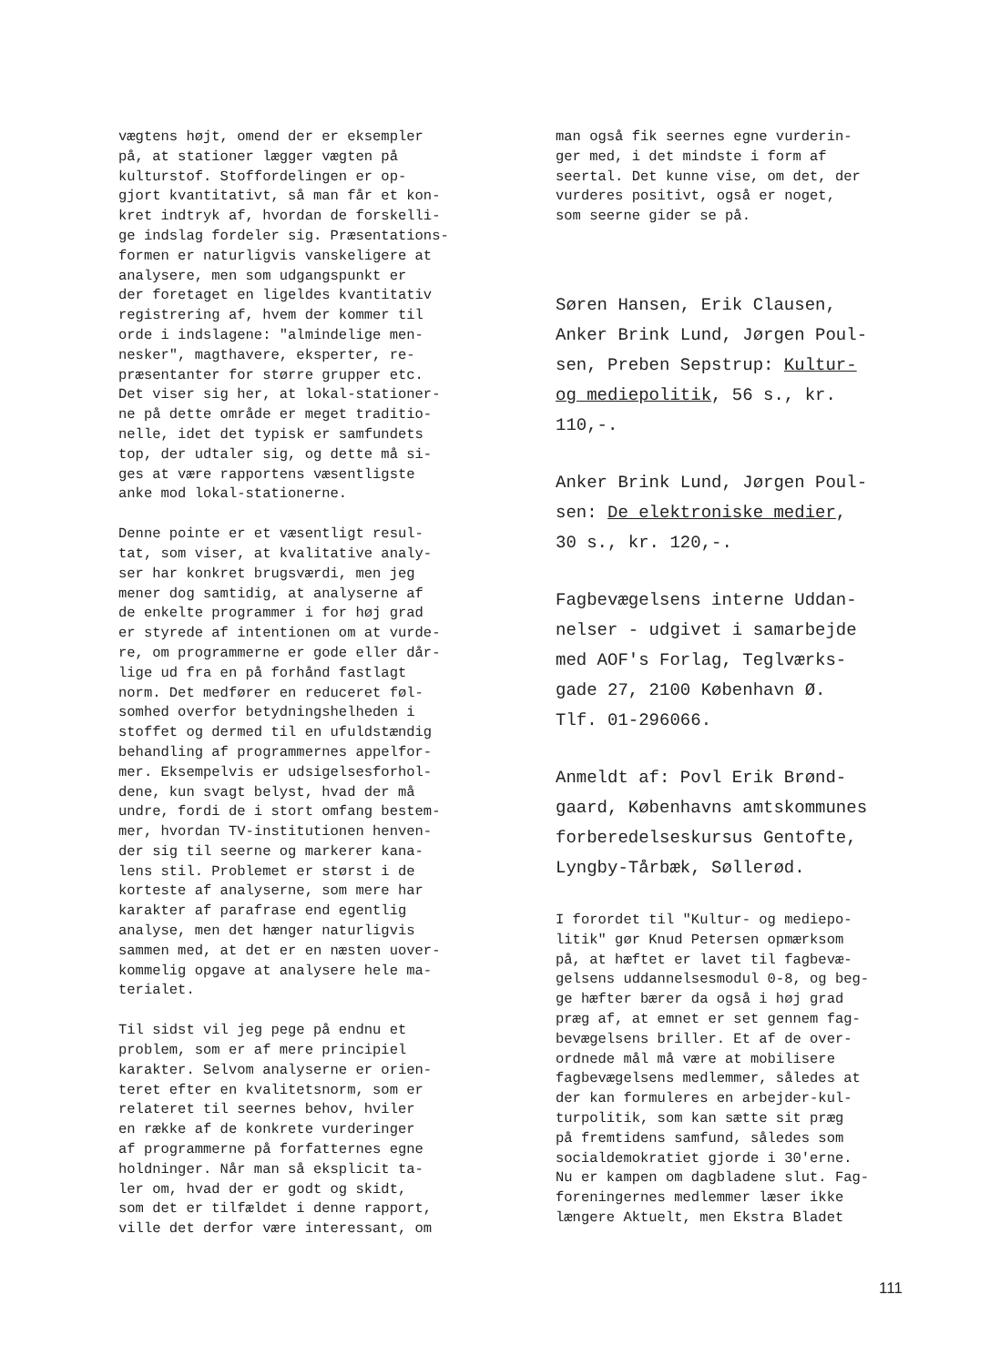vægtens højt, omend der er eksempler
på, at stationer lægger vægten på
kulturstof. Stoffordelingen er op-
gjort kvantitativt, så man får et kon-
kret indtryk af, hvordan de forskelli-
ge indslag fordeler sig. Præsentations-
formen er naturligvis vanskeligere at
analysere, men som udgangspunkt er
der foretaget en ligeldes kvantitativ
registrering af, hvem der kommer til
orde i indslagene: "almindelige men-
nesker", magthavere, eksperter, re-
præsentanter for større grupper etc.
Det viser sig her, at lokal-stationer-
ne på dette område er meget traditio-
nelle, idet det typisk er samfundets
top, der udtaler sig, og dette må si-
ges at være rapportens væsentligste
anke mod lokal-stationerne.
Denne pointe er et væsentligt resul-
tat, som viser, at kvalitative analy-
ser har konkret brugsværdi, men jeg
mener dog samtidig, at analyserne af
de enkelte programmer i for høj grad
er styrede af intentionen om at vurde-
re, om programmerne er gode eller dår-
lige ud fra en på forhånd fastlagt
norm. Det medfører en reduceret føl-
somhed overfor betydningshelheden i
stoffet og dermed til en ufuldstændig
behandling af programmernes appelfor-
mer. Eksempelvis er udsigelsesforhol-
dene, kun svagt belyst, hvad der må
undre, fordi de i stort omfang bestem-
mer, hvordan TV-institutionen henven-
der sig til seerne og markerer kana-
lens stil. Problemet er størst i de
korteste af analyserne, som mere har
karakter af parafrase end egentlig
analyse, men det hænger naturligvis
sammen med, at det er en næsten uover-
kommelig opgave at analysere hele ma-
terialet.
Til sidst vil jeg pege på endnu et
problem, som er af mere principiel
karakter. Selvom analyserne er orien-
teret efter en kvalitetsnorm, som er
relateret til seernes behov, hviler
en række af de konkrete vurderinger
af programmerne på forfatternes egne
holdninger. Når man så eksplicit ta-
ler om, hvad der er godt og skidt,
som det er tilfældet i denne rapport,
ville det derfor være interessant, om
man også fik seernes egne vurderin-
ger med, i det mindste i form af
seertal. Det kunne vise, om det, der
vurderes positivt, også er noget,
som seerne gider se på.
Søren Hansen, Erik Clausen,
Anker Brink Lund, Jørgen Poul-
sen, Preben Sepstrup: Kultur-
og mediepolitik, 56 s., kr.
110,-.
Anker Brink Lund, Jørgen Poul-
sen: De elektroniske medier,
30 s., kr. 120,-.
Fagbevægelsens interne Uddan-
nelser - udgivet i samarbejde
med AOF's Forlag, Teglværks-
gade 27, 2100 København Ø.
Tlf. 01-296066.
Anmeldt af: Povl Erik Brønd-
gaard, Københavns amtskommunes
forberedelseskursus Gentofte,
Lyngby-Tårbæk, Søllerød.
I forordet til "Kultur- og mediepo-
litik" gør Knud Petersen opmærksom
på, at hæftet er lavet til fagbevæ-
gelsens uddannelsesmodul 0-8, og beg-
ge hæfter bærer da også i høj grad
præg af, at emnet er set gennem fag-
bevægelsens briller. Et af de over-
ordnede mål må være at mobilisere
fagbevægelsens medlemmer, således at
der kan formuleres en arbejder-kul-
turpolitik, som kan sætte sit præg
på fremtidens samfund, således som
socialdemokratiet gjorde i 30'erne.
Nu er kampen om dagbladene slut. Fag-
foreningernes medlemmer læser ikke
længere Aktuelt, men Ekstra Bladet
111